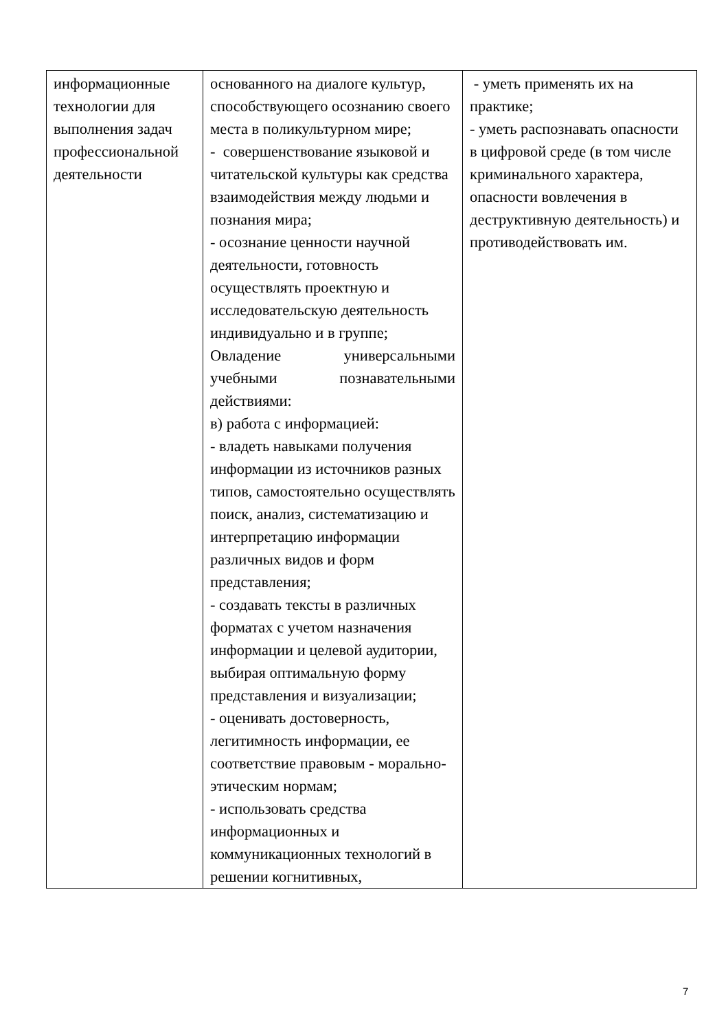| информационные технологии для выполнения задач профессиональной деятельности | основанного на диалоге культур, способствующего осознанию своего места в поликультурном мире; - совершенствование языковой и читательской культуры как средства взаимодействия между людьми и познания мира; - осознание ценности научной деятельности, готовность осуществлять проектную и исследовательскую деятельность индивидуально и в группе; Овладение универсальными учебными познавательными действиями: в) работа с информацией: - владеть навыками получения информации из источников разных типов, самостоятельно осуществлять поиск, анализ, систематизацию и интерпретацию информации различных видов и форм представления; - создавать тексты в различных форматах с учетом назначения информации и целевой аудитории, выбирая оптимальную форму представления и визуализации; - оценивать достоверность, легитимность информации, ее соответствие правовым - морально-этическим нормам; - использовать средства информационных и коммуникационных технологий в решении когнитивных, | - уметь применять их на практике; - уметь распознавать опасности в цифровой среде (в том числе криминального характера, опасности вовлечения в деструктивную деятельность) и противодействовать им. |
7